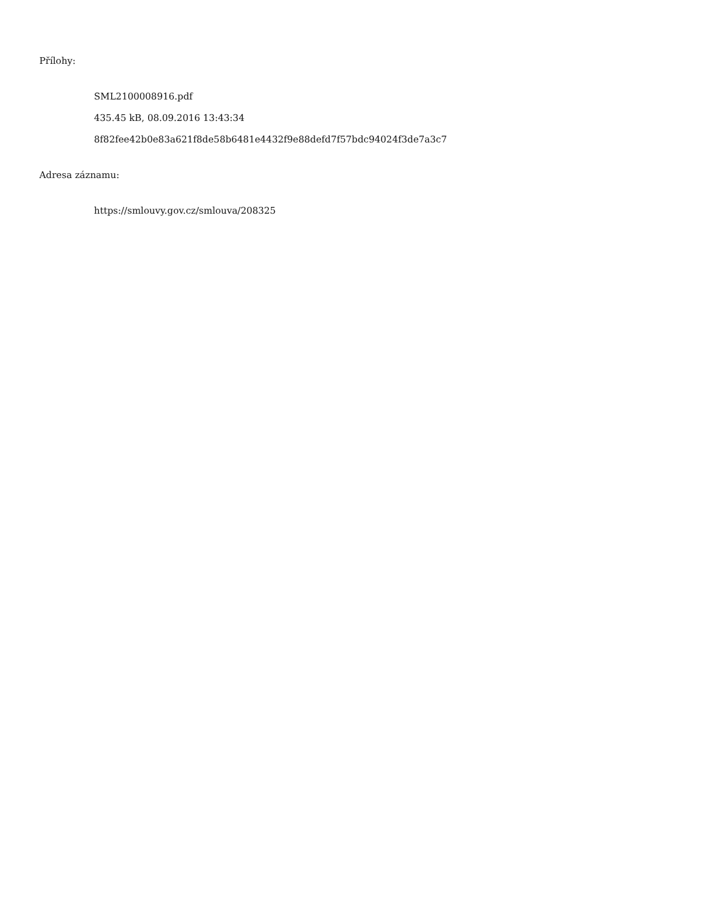Přílohy:
SML2100008916.pdf
435.45 kB, 08.09.2016 13:43:34
8f82fee42b0e83a621f8de58b6481e4432f9e88defd7f57bdc94024f3de7a3c7
Adresa záznamu:
https://smlouvy.gov.cz/smlouva/208325